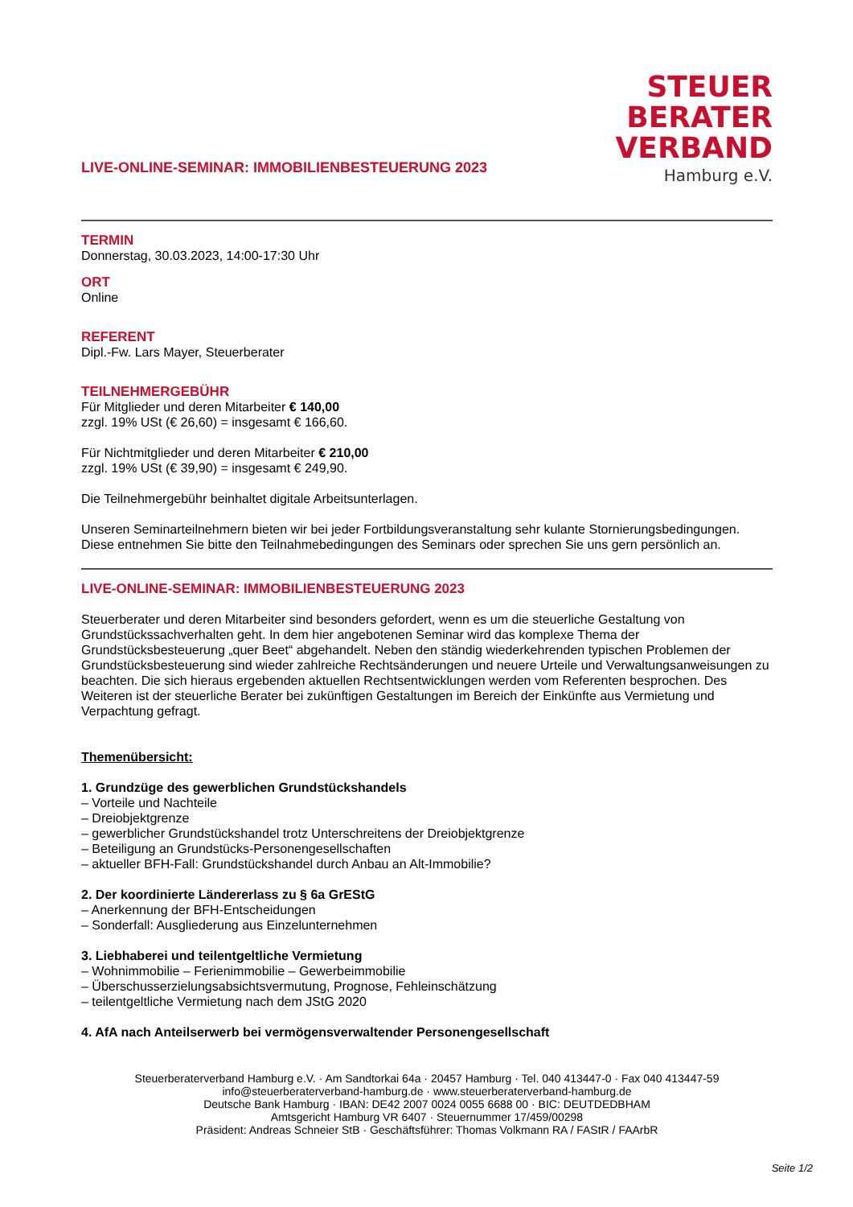LIVE-ONLINE-SEMINAR: IMMOBILIENBESTEUERUNG 2023
STEUER
BERATER
VERBAND
Hamburg e.V.
TERMIN
Donnerstag, 30.03.2023, 14:00-17:30 Uhr
ORT
Online
REFERENT
Dipl.-Fw. Lars Mayer, Steuerberater
TEILNEHMERGEBÜHR
Für Mitglieder und deren Mitarbeiter € 140,00
zzgl. 19% USt (€ 26,60) = insgesamt € 166,60.
Für Nichtmitglieder und deren Mitarbeiter € 210,00
zzgl. 19% USt (€ 39,90) = insgesamt € 249,90.
Die Teilnehmergebühr beinhaltet digitale Arbeitsunterlagen.
Unseren Seminarteilnehmern bieten wir bei jeder Fortbildungsveranstaltung sehr kulante Stornierungsbedingungen. Diese entnehmen Sie bitte den Teilnahmebedingungen des Seminars oder sprechen Sie uns gern persönlich an.
LIVE-ONLINE-SEMINAR: IMMOBILIENBESTEUERUNG 2023
Steuerberater und deren Mitarbeiter sind besonders gefordert, wenn es um die steuerliche Gestaltung von Grundstückssachverhalten geht. In dem hier angebotenen Seminar wird das komplexe Thema der Grundstücksbesteuerung „quer Beet“ abgehandelt. Neben den ständig wiederkehrenden typischen Problemen der Grundstücksbesteuerung sind wieder zahlreiche Rechtsänderungen und neuere Urteile und Verwaltungsanweisungen zu beachten. Die sich hieraus ergebenden aktuellen Rechtsentwicklungen werden vom Referenten besprochen. Des Weiteren ist der steuerliche Berater bei zukünftigen Gestaltungen im Bereich der Einkünfte aus Vermietung und Verpachtung gefragt.
Themenübersicht:
1. Grundzüge des gewerblichen Grundstückshandels
– Vorteile und Nachteile
– Dreiobjektgrenze
– gewerblicher Grundstückshandel trotz Unterschreitens der Dreiobjektgrenze
– Beteiligung an Grundstücks-Personengesellschaften
– aktueller BFH-Fall: Grundstückshandel durch Anbau an Alt-Immobilie?
2. Der koordinierte Ländererlass zu § 6a GrEStG
– Anerkennung der BFH-Entscheidungen
– Sonderfall: Ausgliederung aus Einzelunternehmen
3. Liebhaberei und teilentgeltliche Vermietung
– Wohnimmobilie – Ferienimmobilie – Gewerbeimmobilie
– Überschusserzielungsabsichtsvermutung, Prognose, Fehleinschätzung
– teilentgeltliche Vermietung nach dem JStG 2020
4. AfA nach Anteilserwerb bei vermögensverwaltender Personengesellschaft
Steuerberaterverband Hamburg e.V. · Am Sandtorkai 64a · 20457 Hamburg · Tel. 040 413447-0 · Fax 040 413447-59
info@steuerberaterverband-hamburg.de · www.steuerberaterverband-hamburg.de
Deutsche Bank Hamburg · IBAN: DE42 2007 0024 0055 6688 00 · BIC: DEUTDEDBHAM
Amtsgericht Hamburg VR 6407 · Steuernummer 17/459/00298
Präsident: Andreas Schneier StB · Geschäftsführer: Thomas Volkmann RA / FAStR / FAArbR
Seite 1/2